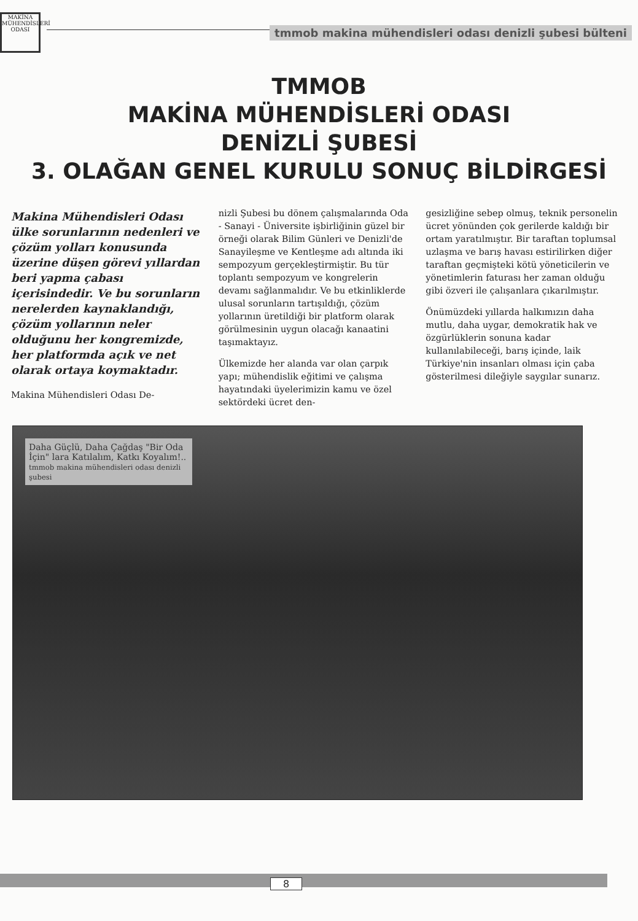MAKİNA MÜHENDİSLERİ ODASI
tmmob makina mühendisleri odası denizli şubesi bülteni
TMMOB
MAKİNA MÜHENDİSLERİ ODASI
DENİZLİ ŞUBESİ
3. OLAĞAN GENEL KURULU SONUÇ BİLDİRGESİ
Makina Mühendisleri Odası ülke sorunlarının nedenleri ve çözüm yolları konusunda üzerine düşen görevi yıllardan beri yapma çabası içerisindedir. Ve bu sorunların nerelerden kaynaklandığı, çözüm yollarının neler olduğunu her kongremizde, her platformda açık ve net olarak ortaya koymaktadır.
Makina Mühendisleri Odası De-
nizli Şubesi bu dönem çalışmalarında Oda - Sanayi - Üniversite işbirliğinin güzel bir örneği olarak Bilim Günleri ve Denizli'de Sanayileşme ve Kentleşme adı altında iki sempozyum gerçekleştirmiştir. Bu tür toplantı sempozyum ve kongrelerin devamı sağlanmalıdır. Ve bu etkinliklerde ulusal sorunların tartışıldığı, çözüm yollarının üretildiği bir platform olarak görülmesinin uygun olacağı kanaatini taşımaktayız.
Ülkemizde her alanda var olan çarpık yapı; mühendislik eğitimi ve çalışma hayatındaki üyelerimizin kamu ve özel sektördeki ücret den-
gesizliğine sebep olmuş, teknik personelin ücret yönünden çok gerilerde kaldığı bir ortam yaratılmıştır. Bir taraftan toplumsal uzlaşma ve barış havası estirilirken diğer taraftan geçmişteki kötü yöneticilerin ve yönetimlerin faturası her zaman olduğu gibi özveri ile çalışanlara çıkarılmıştır.
Önümüzdeki yıllarda halkımızın daha mutlu, daha uygar, demokratik hak ve özgürlüklerin sonuna kadar kullanılabileceği, barış içinde, laik Türkiye'nin insanları olması için çaba gösterilmesi dileğiyle saygılar sunarız.
Daha Güçlü, Daha Çağdaş "Bir Oda İçin" lara Katılalım, Katkı Koyalım!..
tmmob makina mühendisleri odası denizli şubesi
8